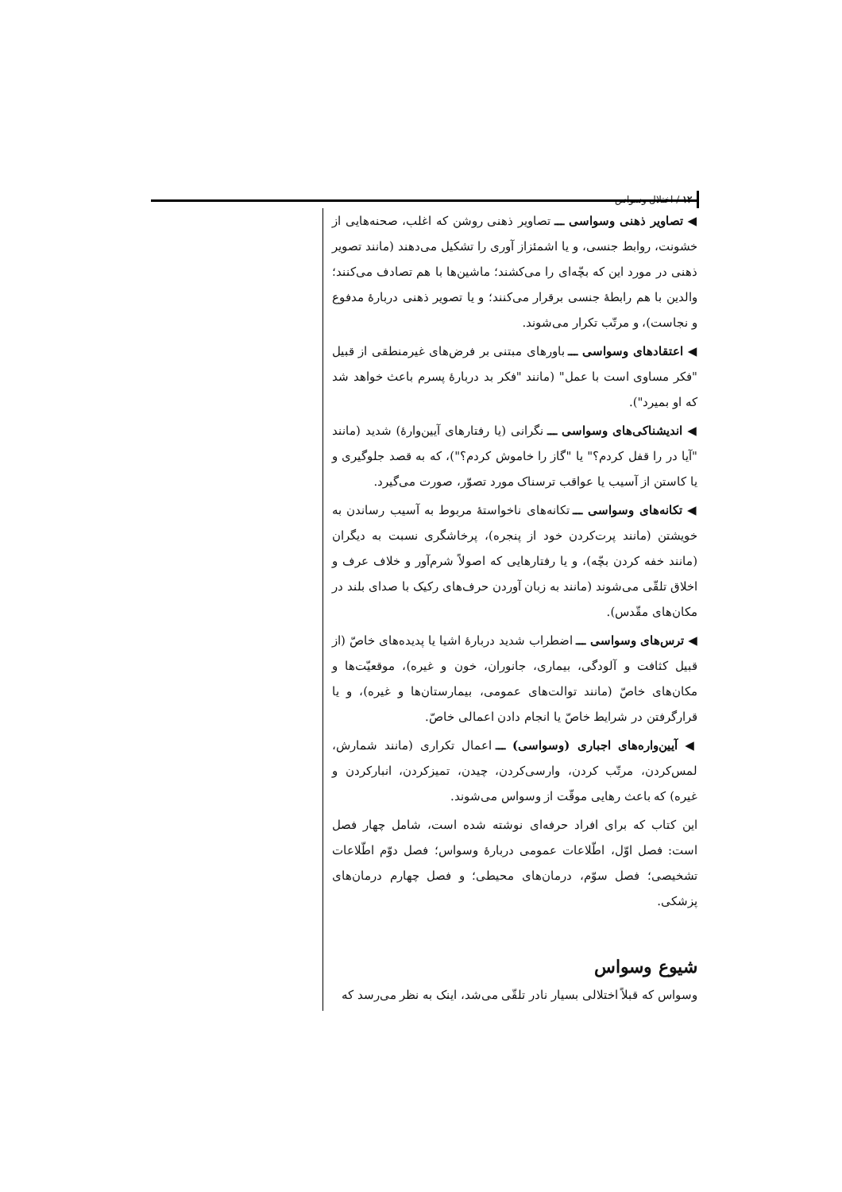۱۲ / اختلال وسواس
◀ تصاویر ذهنی وسواسی ـــ تصاویر ذهنی روشن که اغلب، صحنه‌هایی از خشونت، روابط جنسی، و یا اشمئزاز آوری را تشکیل می‌دهند (مانند تصویر ذهنی در مورد این که بچّه‌ای را می‌کشند؛ ماشین‌ها با هم تصادف می‌کنند؛ والدین با هم رابطهٔ جنسی برقرار می‌کنند؛ و یا تصویر ذهنی دربارهٔ مدفوع و نجاست)، و مرتّب تکرار می‌شوند.
◀ اعتقادهای وسواسی ـــ باورهای مبتنی بر فرض‌های غیرمنطقی از قبیل "فکر مساوی است با عمل" (مانند "فکر بد دربارهٔ پسرم باعث خواهد شد که او بمیرد").
◀ اندیشناکی‌های وسواسی ـــ نگرانی (یا رفتارهای آیین‌وارهٔ) شدید (مانند "آیا در را قفل کردم؟" یا "گاز را خاموش کردم؟")، که به قصد جلوگیری و یا کاستن از آسیب یا عواقب ترسناک مورد تصوّر، صورت می‌گیرد.
◀ تکانه‌های وسواسی ـــ تکانه‌های ناخواستهٔ مربوط به آسیب رساندن به خویشتن (مانند پرت‌کردن خود از پنجره)، پرخاشگری نسبت به دیگران (مانند خفه کردن بچّه)، و یا رفتارهایی که اصولاً شرم‌آور و خلاف عرف و اخلاق تلقّی می‌شوند (مانند به زبان آوردن حرف‌های رکیک با صدای بلند در مکان‌های مقّدس).
◀ ترس‌های وسواسی ـــ اضطراب شدید دربارهٔ اشیا یا پدیده‌های خاصّ (از قبیل کثافت و آلودگی، بیماری، جانوران، خون و غیره)، موقعیّت‌ها و مکان‌های خاصّ (مانند توالت‌های عمومی، بیمارستان‌ها و غیره)، و یا قرارگرفتن در شرایط خاصّ یا انجام دادن اعمالی خاصّ.
◀ آیین‌واره‌های اجباری (وسواسی) ـــ اعمال تکراری (مانند شمارش، لمس‌کردن، مرتّب کردن، وارسی‌کردن، چیدن، تمیزکردن، انبارکردن و غیره) که باعث رهایی موقّت از وسواس می‌شوند.
این کتاب که برای افراد حرفه‌ای نوشته شده است، شامل چهار فصل است: فصل اوّل، اطّلاعات عمومی دربارهٔ وسواس؛ فصل دوّم اطّلاعات تشخیصی؛ فصل سوّم، درمان‌های محیطی؛ و فصل چهارم درمان‌های پزشکی.
شیوع وسواس
وسواس که قبلاً اختلالی بسیار نادر تلقّی می‌شد، اینک به نظر می‌رسد که